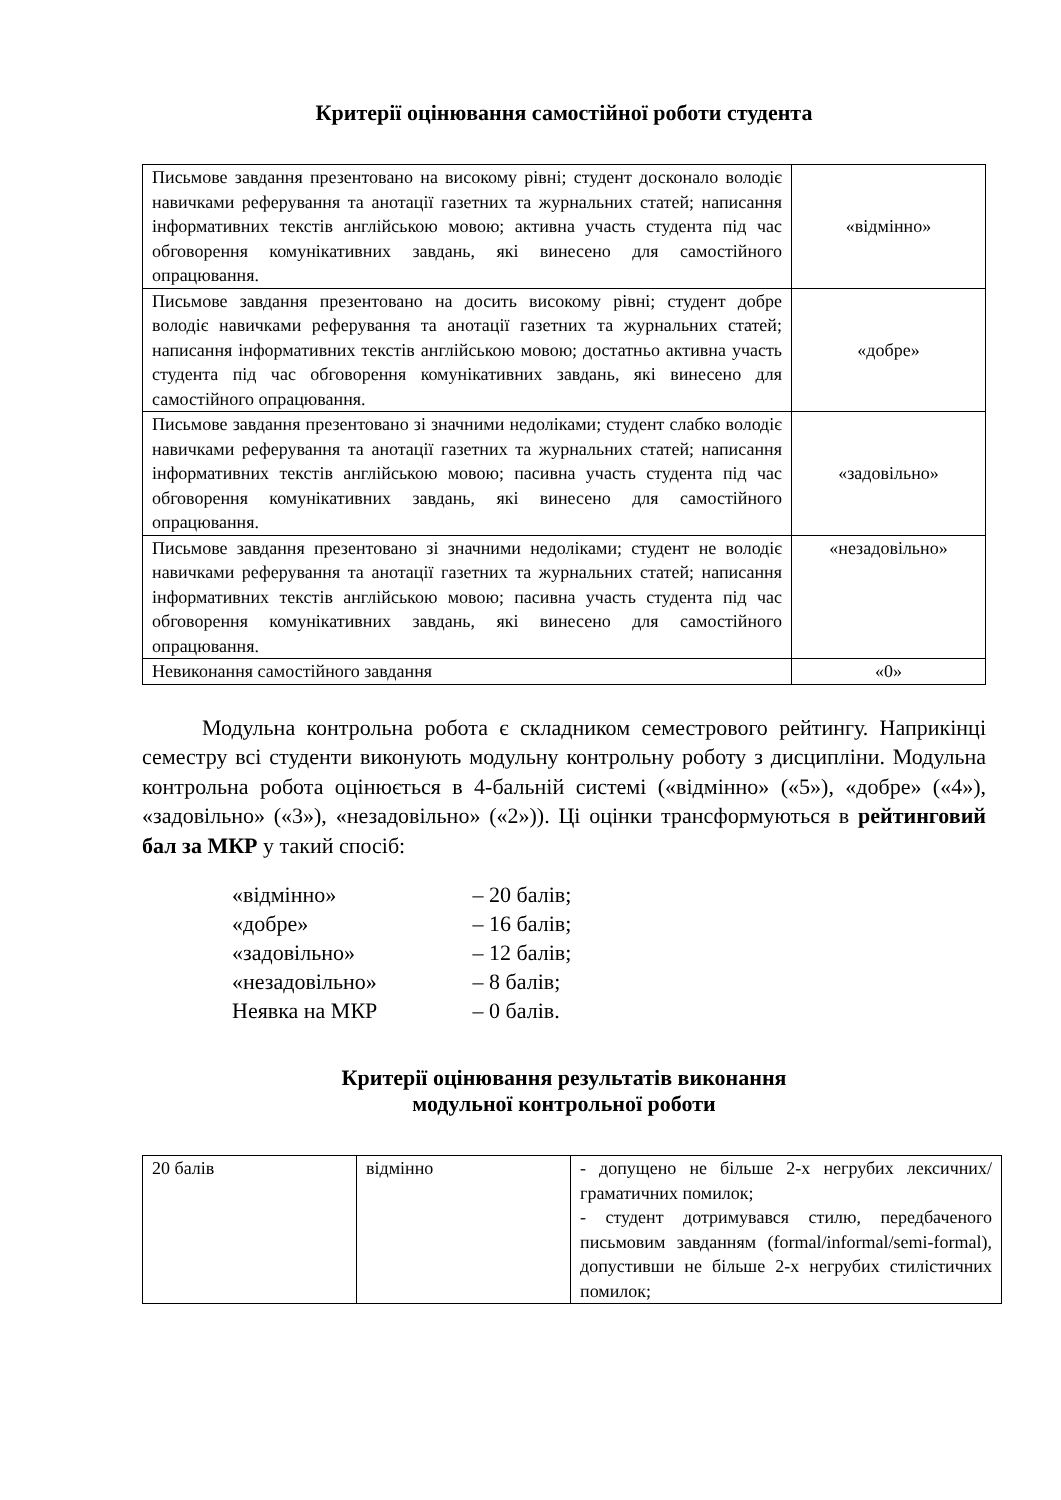Критерії оцінювання самостійної роботи студента
| Письмове завдання презентовано на високому рівні; студент досконало володіє навичками реферування та анотації газетних та журнальних статей; написання інформативних текстів англійською мовою; активна участь студента під час обговорення комунікативних завдань, які винесено для самостійного опрацювання. | «відмінно» |
| Письмове завдання презентовано на досить високому рівні; студент добре володіє навичками реферування та анотації газетних та журнальних статей; написання інформативних текстів англійською мовою; достатньо активна участь студента під час обговорення комунікативних завдань, які винесено для самостійного опрацювання. | «добре» |
| Письмове завдання презентовано зі значними недоліками; студент слабко володіє навичками реферування та анотації газетних та журнальних статей; написання інформативних текстів англійською мовою; пасивна участь студента під час обговорення комунікативних завдань, які винесено для самостійного опрацювання. | «задовільно» |
| Письмове завдання презентовано зі значними недоліками; студент не володіє навичками реферування та анотації газетних та журнальних статей; написання інформативних текстів англійською мовою; пасивна участь студента під час обговорення комунікативних завдань, які винесено для самостійного опрацювання. | «незадовільно» |
| Невиконання самостійного завдання | «0» |
Модульна контрольна робота є складником семестрового рейтингу. Наприкінці семестру всі студенти виконують модульну контрольну роботу з дисципліни. Модульна контрольна робота оцінюється в 4-бальній системі («відмінно» («5»), «добре» («4»), «задовільно» («3»), «незадовільно» («2»)). Ці оцінки трансформуються в рейтинговий бал за МКР у такий спосіб:
«відмінно» – 20 балів;
«добре» – 16 балів;
«задовільно» – 12 балів;
«незадовільно» – 8 балів;
Неявка на МКР – 0 балів.
Критерії оцінювання результатів виконання
модульної контрольної роботи
| 20 балів | відмінно | - допущено не більше 2-х негрубих лексичних/граматичних помилок; - студент дотримувався стилю, передбаченого письмовим завданням (formal/informal/semi-formal), допустивши не більше 2-х негрубих стилістичних помилок; |